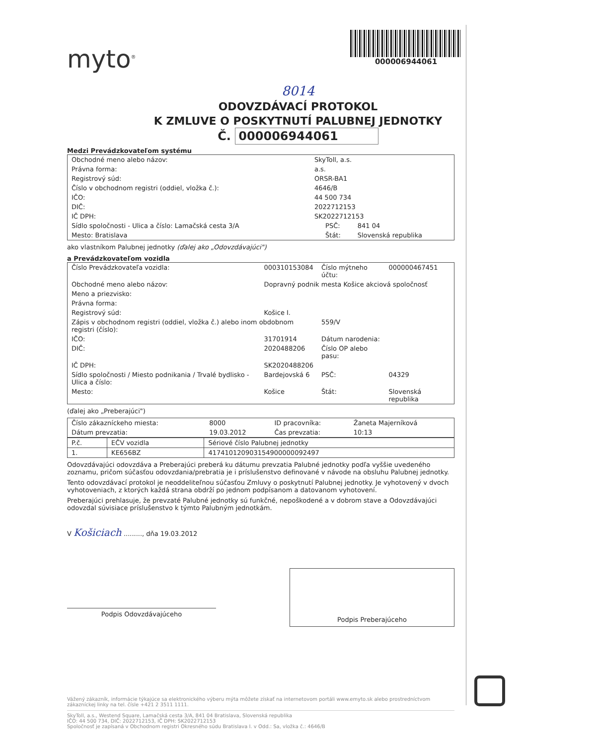myto<sup>®</sup>
000006944061
8014
ODOVZDÁVACÍ PROTOKOL
K ZMLUVE O POSKYTNUTÍ PALUBNEJ JEDNOTKY
Č. 000006944061
Medzi Prevádzkovateľom systému
| Obchodné meno alebo názov: | SkyToll, a.s. | | |
| Právna forma: | a.s. | | |
| Registrový súd: | ORSR-BA1 | | |
| Číslo v obchodnom registri (oddiel, vložka č.): | 4646/B | | |
| IČO: | 44 500 734 | | |
| DIČ: | 2022712153 | | |
| IČ DPH: | SK2022712153 | | |
| Sídlo spoločnosti - Ulica a číslo: Lamačská cesta 3/A | | PSČ: | 841 04 |
| Mesto: Bratislava | | Štát: | Slovenská republika |
ako vlastníkom Palubnej jednotky (ďalej ako „Odovzdávajúci")
a Prevádzkovateľom vozidla
| Číslo Prevádzkovateľa vozidla: | 000310153084 | Číslo mýtneho účtu: | 000000467451 |
| Obchodné meno alebo názov: | Dopravný podnik mesta Košice akciová spoločnosť | | |
| Meno a priezvisko: | | | |
| Právna forma: | | | |
| Registrový súd: | Košice I. | | |
| Zápis v obchodnom registri (oddiel, vložka č.) alebo inom obdobnom registri (číslo): | | 559/V | |
| IČO: | 31701914 | Dátum narodenia: | |
| DIČ: | 2020488206 | Číslo OP alebo pasu: | |
| IČ DPH: | SK2020488206 | | |
| Sídlo spoločnosti / Miesto podnikania / Trvalé bydlisko - Ulica a číslo: | Bardejovská 6 | PSČ: | 04329 |
| Mesto: | Košice | Štát: | Slovenská republika |
(ďalej ako „Preberajúci")
| Číslo zákazníckeho miesta: | 8000 | ID pracovníka: | Žaneta Majerníková |
| Dátum prevzatia: | 19.03.2012 | Čas prevzatia: | 10:13 |
| P.č. | EČV vozidla | Sériové číslo Palubnej jednotky |
| --- | --- | --- |
| 1. | KE656BZ | 417410120903154900000092497 |
Odovzdávajúci odovzdáva a Preberajúci preberá ku dátumu prevzatia Palubné jednotky podľa vyššie uvedeného zoznamu, pričom súčasťou odovzdania/prebratia je i príslušenstvo definované v návode na obsluhu Palubnej jednotky.
Tento odovzdávací protokol je neoddeliteľnou súčasťou Zmluvy o poskytnutí Palubnej jednotky. Je vyhotovený v dvoch vyhotoveniach, z ktorých každá strana obdrží po jednom podpísanom a datovanom vyhotovení.
Preberajúci prehlasuje, že prevzaté Palubné jednotky sú funkčné, nepoškodené a v dobrom stave a Odovzdávajúci odovzdal súvisiace príslušenstvo k týmto Palubným jednotkám.
V Košiciach ........., dňa 19.03.2012
Podpis Odovzdávajúceho
Podpis Preberajúceho
Vážený zákazník, informácie týkajúce sa elektronického výberu mýta môžete získať na internetovom portáli www.emyto.sk alebo prostredníctvom zákazníckej linky na tel. čísle +421 2 3511 1111.
SkyToll, a.s., Westend Square, Lamačská cesta 3/A, 841 04 Bratislava, Slovenská republika
IČO: 44 500 734, DIČ: 2022712153, IČ DPH: SK2022712153
Spoločnosť je zapísaná v Obchodnom registri Okresného súdu Bratislava I. v Odd.: Sa, vložka č.: 4646/B